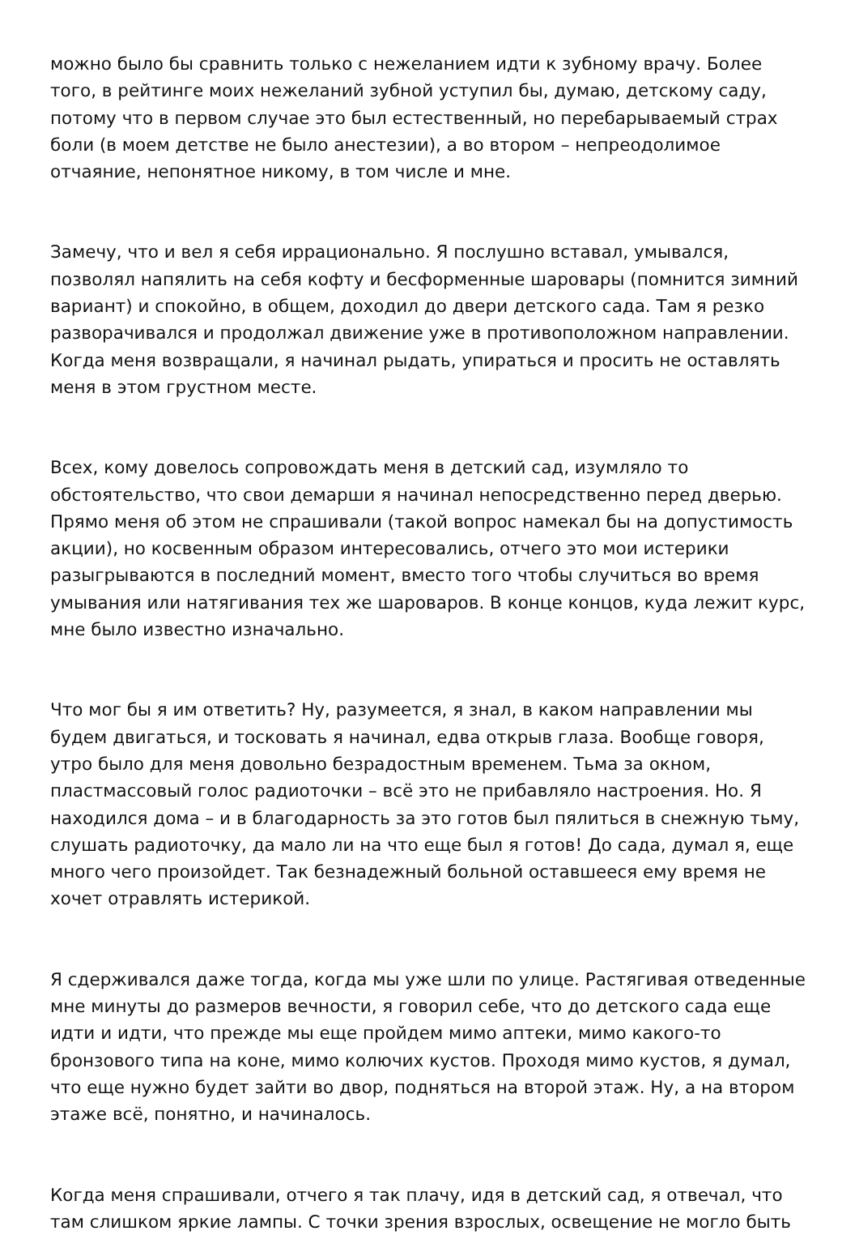можно было бы сравнить только с нежеланием идти к зубному врачу. Более того, в рейтинге моих нежеланий зубной уступил бы, думаю, детскому саду, потому что в первом случае это был естественный, но перебарываемый страх боли (в моем детстве не было анестезии), а во втором – непреодолимое отчаяние, непонятное никому, в том числе и мне.
Замечу, что и вел я себя иррационально. Я послушно вставал, умывался, позволял напялить на себя кофту и бесформенные шаровары (помнится зимний вариант) и спокойно, в общем, доходил до двери детского сада. Там я резко разворачивался и продолжал движение уже в противоположном направлении. Когда меня возвращали, я начинал рыдать, упираться и просить не оставлять меня в этом грустном месте.
Всех, кому довелось сопровождать меня в детский сад, изумляло то обстоятельство, что свои демарши я начинал непосредственно перед дверью. Прямо меня об этом не спрашивали (такой вопрос намекал бы на допустимость акции), но косвенным образом интересовались, отчего это мои истерики разыгрываются в последний момент, вместо того чтобы случиться во время умывания или натягивания тех же шароваров. В конце концов, куда лежит курс, мне было известно изначально.
Что мог бы я им ответить? Ну, разумеется, я знал, в каком направлении мы будем двигаться, и тосковать я начинал, едва открыв глаза. Вообще говоря, утро было для меня довольно безрадостным временем. Тьма за окном, пластмассовый голос радиоточки – всё это не прибавляло настроения. Но. Я находился дома – и в благодарность за это готов был пялиться в снежную тьму, слушать радиоточку, да мало ли на что еще был я готов! До сада, думал я, еще много чего произойдет. Так безнадежный больной оставшееся ему время не хочет отравлять истерикой.
Я сдерживался даже тогда, когда мы уже шли по улице. Растягивая отведенные мне минуты до размеров вечности, я говорил себе, что до детского сада еще идти и идти, что прежде мы еще пройдем мимо аптеки, мимо какого-то бронзового типа на коне, мимо колючих кустов. Проходя мимо кустов, я думал, что еще нужно будет зайти во двор, подняться на второй этаж. Ну, а на втором этаже всё, понятно, и начиналось.
Когда меня спрашивали, отчего я так плачу, идя в детский сад, я отвечал, что там слишком яркие лампы. С точки зрения взрослых, освещение не могло быть